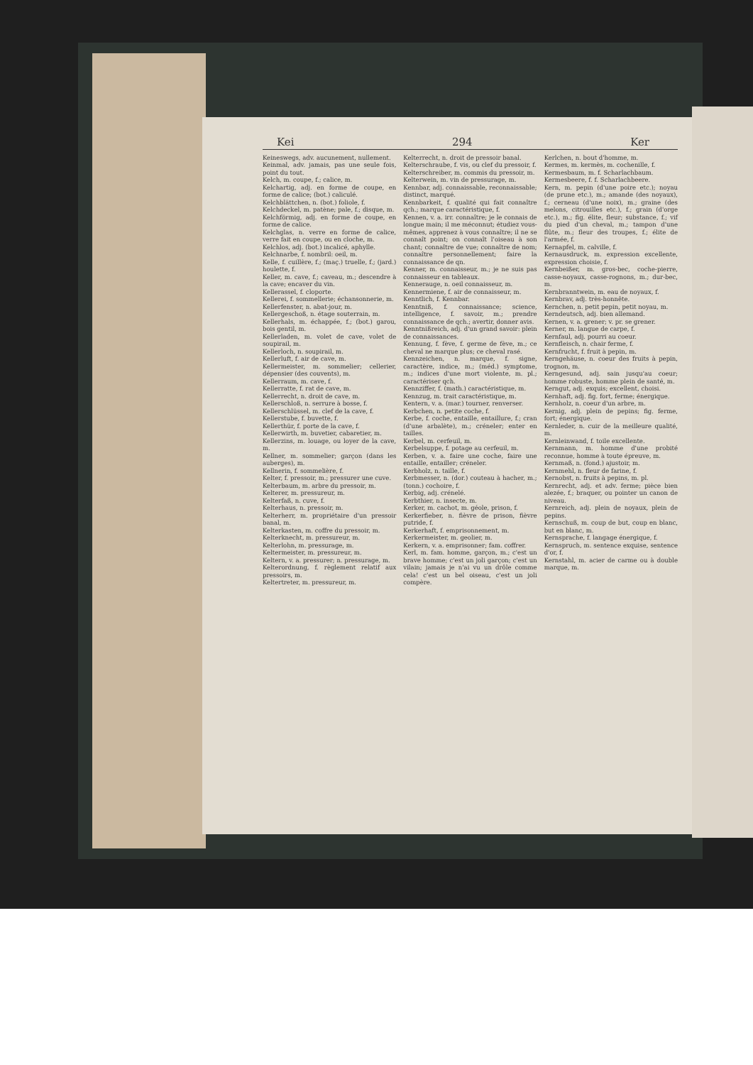Kei 294 Ker
Keineswegs, adv. aucunement, nullement.
Keinmal, adv. jamais, pas une seule fois, point du tout.
Kelch, m. coupe, f.; calice, m.
Kelchartig, adj. en forme de coupe, en forme de calice; (bot.) caliculé.
Kelchblättchen, n. (bot.) foliole, f.
Kelchdeckel, m. patène; pale, f.; disque, m.
Kelchförmig, adj. en forme de coupe, en forme de calice.
Kelchglas, n. verre en forme de calice, verre fait en coupe, ou en cloche, m.
Kelchlos, adj. (bot.) incalicé, aphylle.
Kelchnarbe, f. nombril: oeil, m.
Kelle, f. cuillère, f.; (maç.) truelle, f.; (jard.) houlette, f.
Keller, m. cave, f.; caveau, m.; descendre à la cave; encaver du vin.
Kellerassel, f. cloporte.
Kellerei, f. sommellerie; échansonnerie, m.
Kellerfenster, n. abat-jour, m.
Kellergeschoß, n. étage souterrain, m.
Kellerhals, m. échappée, f.; (bot.) garou, bois gentil, m.
Kellerladen, m. volet de cave, volet de soupirail, m.
Kellerloch, n. soupirail, m.
Kellerluft, f. air de cave, m.
Kellermeister, m. sommelier; cellerier, dépensier (des couvents), m.
Kellerraum, m. cave, f.
Kellerratte, f. rat de cave, m.
Kellerrecht, n. droit de cave, m.
Kellerschloß, n. serrure à bosse, f.
Kellerschlüssel, m. clef de la cave, f.
Kellerstube, f. buvette, f.
Kellerthür, f. porte de la cave, f.
Kellerwirth, m. buvetier, cabaretier, m.
Kellerzins, m. louage, ou loyer de la cave, m.
Kellner, m. sommelier; garçon (dans les auberges), m.
Kellnerin, f. sommelière, f.
Kelter, f. pressoir, m.; pressurer une cuve.
Kelterbaum, m. arbre du pressoir, m.
Kelterer, m. pressureur, m.
Kelterfaß, n. cuve, f.
Kelterhaus, n. pressoir, m.
Kelterherr, m. propriétaire d'un pressoir banal, m.
Kelterkasten, m. coffre du pressoir, m.
Kelterknecht, m. pressureur, m.
Kelterlohn, m. pressurage, m.
Keltermeister, m. pressureur, m.
Keltern, v. a. pressurer; n. pressurage, m.
Kelterordnung, f. règlement relatif aux pressoirs, m.
Keltertreter, m. pressureur, m.
Kelterrecht, n. droit de pressoir banal.
Kelterschraube, f. vis, ou clef du pressoir, f.
Kelterschreiber, m. commis du pressoir, m.
Kelterwein, m. vin de pressurage, m.
Kennbar, adj. connaissable, reconnaissable; distinct, marqué.
Kennbarkeit, f. qualité qui fait connaître qch.; marque caractéristique, f.
Kennen, v. a. irr. connaître; je le connais de longue main; il me méconnut; étudiez vous-mêmes, apprenez à vous connaître; il ne se connaît point; on connaît l'oiseau à son chant; connaître de vue; connaître de nom; connaître personnellement; faire la connaissance de qn.
Kenner, m. connaisseur, m.; je ne suis pas connaisseur en tableaux.
Kennerauge, n. oeil connaisseur, m.
Kennermiene, f. air de connaisseur, m.
Kenntlich, f. Kennbar.
Kenntniß, f. connaissance; science, intelligence, f. savoir, m.; prendre connaissance de qch.; avertir, donner avis.
Kenntnißreich, adj. d'un grand savoir: plein de connaissances.
Kennung, f. fève, f. germe de fève, m.; ce cheval ne marque plus; ce cheval rasé.
Kennzeichen, n. marque, f. signe, caractère, indice, m.; (méd.) symptome, m.; indices d'une mort violente, m. pl.; caractériser qch.
Kennziffer, f. (math.) caractéristique, m.
Kennzug, m. trait caractéristique, m.
Kentern, v. a. (mar.) tourner, renverser.
Kerbchen, n. petite coche, f.
Kerbe, f. coche, entaille, entaillure, f.; cran (d'une arbalète), m.; créneler; enter en tailles.
Kerbel, m. cerfeuil, m.
Kerbelsuppe, f. potage au cerfeuil, m.
Kerben, v. a. faire une coche, faire une entaille, entailler; créneler.
Kerbholz, n. taille, f.
Kerbmesser, n. (dor.) couteau à hacher, m.; (tonn.) cochoire, f.
Kerbig, adj. crénelé.
Kerbthier, n. insecte, m.
Kerker, m. cachot, m. géole, prison, f.
Kerkerfieber, n. fièvre de prison, fièvre putride, f.
Kerkerhaft, f. emprisonnement, m.
Kerkermeister, m. geolier, m.
Kerkern, v. a. emprisonner; fam. coffrer.
Kerl, m. fam. homme, garçon, m.; c'est un brave homme; c'est un joli garçon; c'est un vilain; jamais je n'ai vu un drôle comme cela! c'est un bel oiseau, c'est un joli compère.
Kerlchen, n. bout d'homme, m.
Kermes, m. kermès, m. cochenille, f.
Kermesbaum, m. f. Scharlachbaum.
Kermesbeere, f. f. Scharlachbeere.
Kern, m. pepin (d'une poire etc.); noyau (de prune etc.), m.; amande (des noyaux), f.; cerneau (d'une noix), m.; graine (des melons, citrouilles etc.), f.; grain (d'orge etc.), m.; fig. élite, fleur; substance, f.; vif du pied d'un cheval, m.; tampon d'une flûte, m.; fleur des troupes, f.; élite de l'armée, f.
Kernapfel, m. calville, f.
Kernausdruck, m. expression excellente, expression choisie, f.
Kernbeißer, m. gros-bec, coche-pierre, casse-noyaux, casse-rognons, m.; dur-bec, m.
Kernbranntwein, m. eau de noyaux, f.
Kernbrav, adj. très-honnête.
Kernchen, n. petit pepin, petit noyau, m.
Kerndeutsch, adj. bien allemand.
Kernen, v. a. grener; v. pr. se grener.
Kerner, m. langue de carpe, f.
Kernfaul, adj. pourri au coeur.
Kernfleisch, n. chair ferme, f.
Kernfrucht, f. fruit à pepin, m.
Kerngehäuse, n. coeur des fruits à pepin, trognon, m.
Kerngesund, adj. sain jusqu'au coeur; homme robuste, homme plein de santé, m.
Kerngut, adj. exquis; excellent, choisi.
Kernhaft, adj. fig. fort, ferme; énergique.
Kernholz, n. coeur d'un arbre, m.
Kernig, adj. plein de pepins; fig. ferme, fort; énergique.
Kernleder, n. cuir de la meilleure qualité, m.
Kernleinwand, f. toile excellente.
Kernmann, m. homme d'une probité reconnue, homme à toute épreuve, m.
Kernmaß, n. (fond.) ajustoir, m.
Kernmehl, n. fleur de farine, f.
Kernobst, n. fruits à pepins, m. pl.
Kernrecht, adj. et adv. ferme; pièce bien alezée, f.; braquer, ou pointer un canon de niveau.
Kernreich, adj. plein de noyaux, plein de pepins.
Kernschuß, m. coup de but, coup en blanc, but en blanc, m.
Kernsprache, f. langage énergique, f.
Kernspruch, m. sentence exquise, sentence d'or, f.
Kernstahl, m. acier de carme ou à double marque, m.